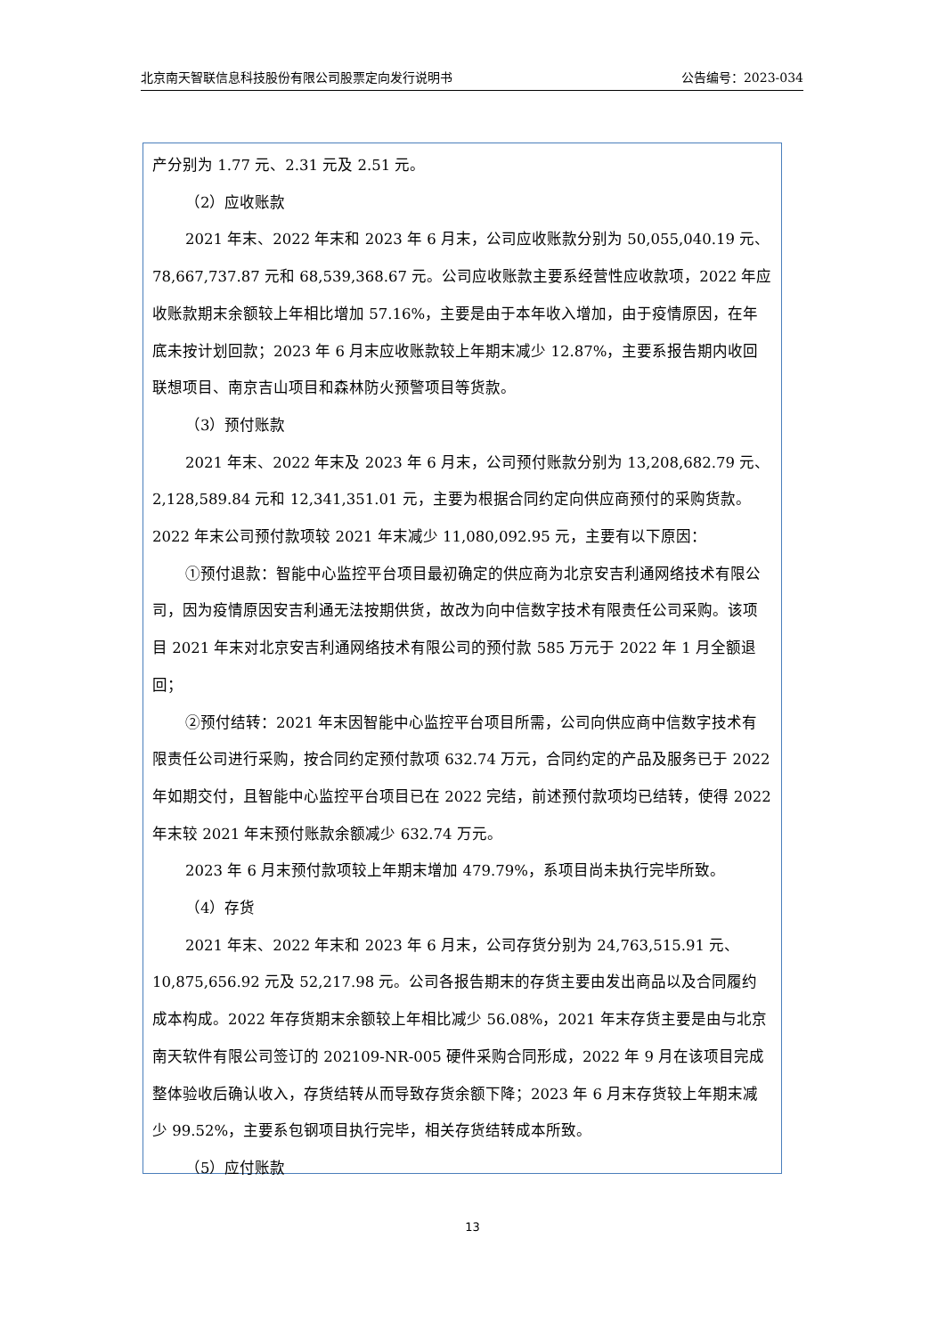北京南天智联信息科技股份有限公司股票定向发行说明书 公告编号：2023-034
产分别为 1.77 元、2.31 元及 2.51 元。
（2）应收账款
2021 年末、2022 年末和 2023 年 6 月末，公司应收账款分别为 50,055,040.19 元、78,667,737.87 元和 68,539,368.67 元。公司应收账款主要系经营性应收款项，2022 年应收账款期末余额较上年相比增加 57.16%，主要是由于本年收入增加，由于疫情原因，在年底未按计划回款；2023 年 6 月末应收账款较上年期末减少 12.87%，主要系报告期内收回联想项目、南京吉山项目和森林防火预警项目等货款。
（3）预付账款
2021 年末、2022 年末及 2023 年 6 月末，公司预付账款分别为 13,208,682.79 元、2,128,589.84 元和 12,341,351.01 元，主要为根据合同约定向供应商预付的采购货款。2022 年末公司预付款项较 2021 年末减少 11,080,092.95 元，主要有以下原因：
①预付退款：智能中心监控平台项目最初确定的供应商为北京安吉利通网络技术有限公司，因为疫情原因安吉利通无法按期供货，故改为向中信数字技术有限责任公司采购。该项目 2021 年末对北京安吉利通网络技术有限公司的预付款 585 万元于 2022 年 1 月全额退回；
②预付结转：2021 年末因智能中心监控平台项目所需，公司向供应商中信数字技术有限责任公司进行采购，按合同约定预付款项 632.74 万元，合同约定的产品及服务已于 2022 年如期交付，且智能中心监控平台项目已在 2022 完结，前述预付款项均已结转，使得 2022 年末较 2021 年末预付账款余额减少 632.74 万元。
2023 年 6 月末预付款项较上年期末增加 479.79%，系项目尚未执行完毕所致。
（4）存货
2021 年末、2022 年末和 2023 年 6 月末，公司存货分别为 24,763,515.91 元、10,875,656.92 元及 52,217.98 元。公司各报告期末的存货主要由发出商品以及合同履约成本构成。2022 年存货期末余额较上年相比减少 56.08%，2021 年末存货主要是由与北京南天软件有限公司签订的 202109-NR-005 硬件采购合同形成，2022 年 9 月在该项目完成整体验收后确认收入，存货结转从而导致存货余额下降；2023 年 6 月末存货较上年期末减少 99.52%，主要系包钢项目执行完毕，相关存货结转成本所致。
（5）应付账款
13